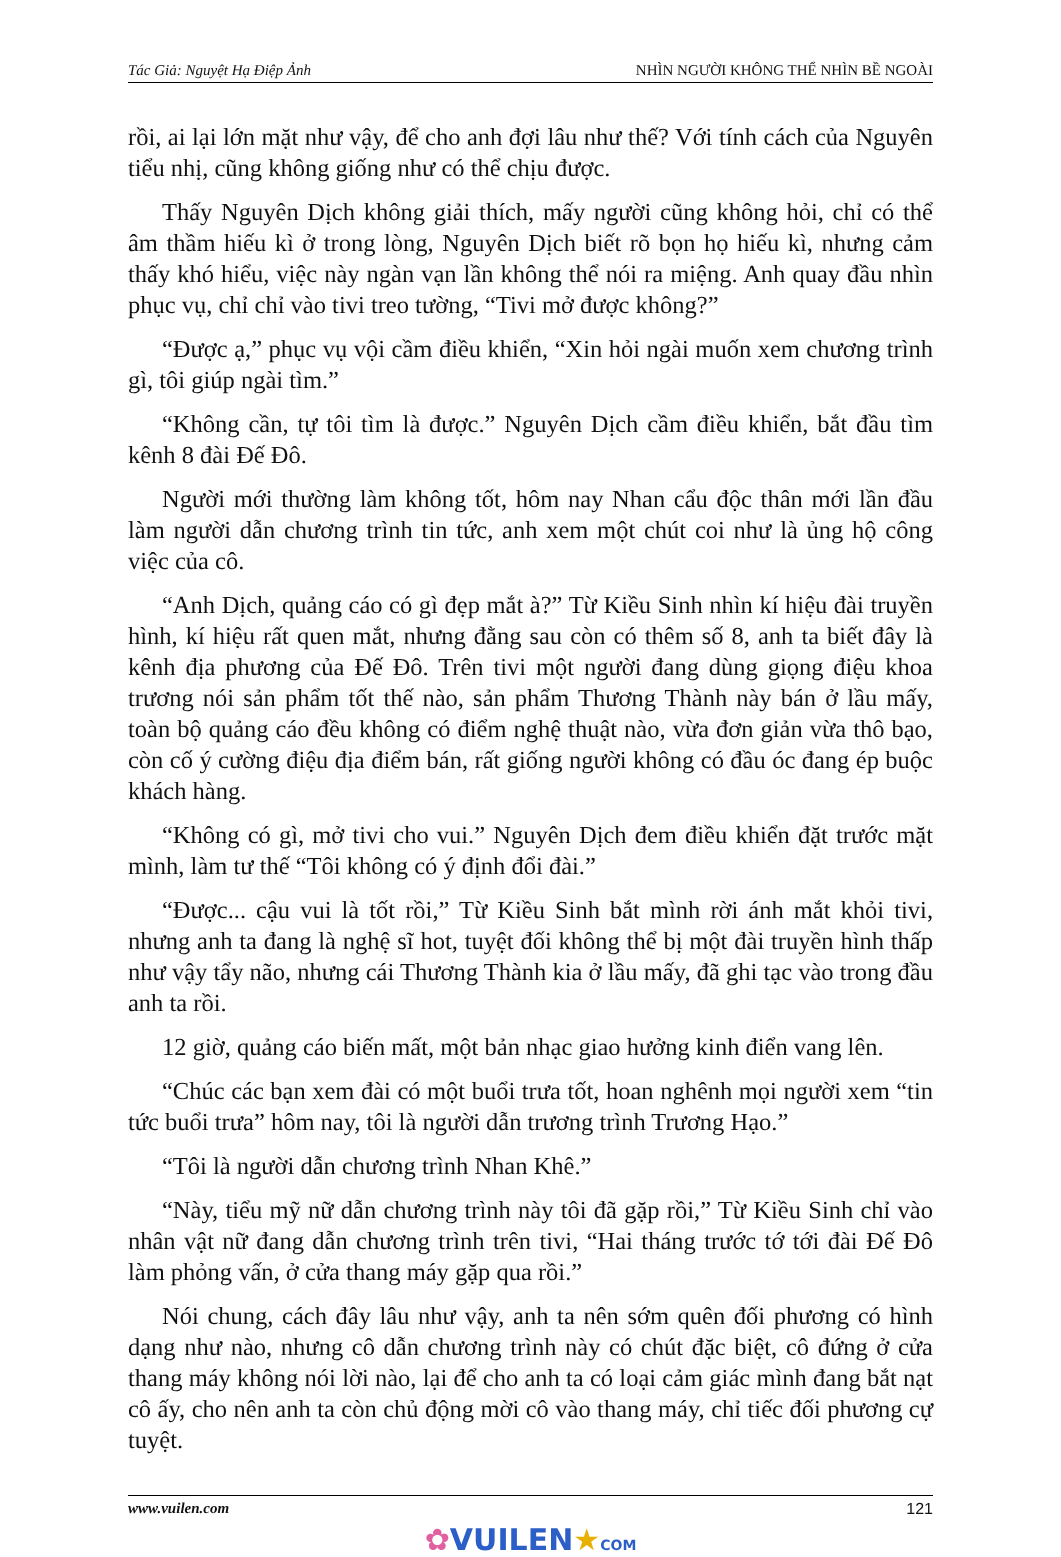Tác Giả: Nguyệt Hạ Điệp Ảnh NHÌN NGƯỜI KHÔNG THỂ NHÌN BỀ NGOÀI
rồi, ai lại lớn mặt như vậy, để cho anh đợi lâu như thế? Với tính cách của Nguyên tiểu nhị, cũng không giống như có thể chịu được.
Thấy Nguyên Dịch không giải thích, mấy người cũng không hỏi, chỉ có thể âm thầm hiếu kì ở trong lòng, Nguyên Dịch biết rõ bọn họ hiếu kì, nhưng cảm thấy khó hiểu, việc này ngàn vạn lần không thể nói ra miệng. Anh quay đầu nhìn phục vụ, chỉ chỉ vào tivi treo tường, “Tivi mở được không?”
“Được ạ,” phục vụ vội cầm điều khiển, “Xin hỏi ngài muốn xem chương trình gì, tôi giúp ngài tìm.”
“Không cần, tự tôi tìm là được.” Nguyên Dịch cầm điều khiển, bắt đầu tìm kênh 8 đài Đế Đô.
Người mới thường làm không tốt, hôm nay Nhan cẩu độc thân mới lần đầu làm người dẫn chương trình tin tức, anh xem một chút coi như là ủng hộ công việc của cô.
“Anh Dịch, quảng cáo có gì đẹp mắt à?” Từ Kiều Sinh nhìn kí hiệu đài truyền hình, kí hiệu rất quen mắt, nhưng đằng sau còn có thêm số 8, anh ta biết đây là kênh địa phương của Đế Đô. Trên tivi một người đang dùng giọng điệu khoa trương nói sản phẩm tốt thế nào, sản phẩm Thương Thành này bán ở lầu mấy, toàn bộ quảng cáo đều không có điểm nghệ thuật nào, vừa đơn giản vừa thô bạo, còn cố ý cường điệu địa điểm bán, rất giống người không có đầu óc đang ép buộc khách hàng.
“Không có gì, mở tivi cho vui.” Nguyên Dịch đem điều khiển đặt trước mặt mình, làm tư thế “Tôi không có ý định đổi đài.”
“Được... cậu vui là tốt rồi,” Từ Kiều Sinh bắt mình rời ánh mắt khỏi tivi, nhưng anh ta đang là nghệ sĩ hot, tuyệt đối không thể bị một đài truyền hình thấp như vậy tẩy não, nhưng cái Thương Thành kia ở lầu mấy, đã ghi tạc vào trong đầu anh ta rồi.
12 giờ, quảng cáo biến mất, một bản nhạc giao hưởng kinh điển vang lên.
“Chúc các bạn xem đài có một buổi trưa tốt, hoan nghênh mọi người xem “tin tức buổi trưa” hôm nay, tôi là người dẫn trương trình Trương Hạo.”
“Tôi là người dẫn chương trình Nhan Khê.”
“Này, tiểu mỹ nữ dẫn chương trình này tôi đã gặp rồi,” Từ Kiều Sinh chỉ vào nhân vật nữ đang dẫn chương trình trên tivi, “Hai tháng trước tớ tới đài Đế Đô làm phỏng vấn, ở cửa thang máy gặp qua rồi.”
Nói chung, cách đây lâu như vậy, anh ta nên sớm quên đối phương có hình dạng như nào, nhưng cô dẫn chương trình này có chút đặc biệt, cô đứng ở cửa thang máy không nói lời nào, lại để cho anh ta có loại cảm giác mình đang bắt nạt cô ấy, cho nên anh ta còn chủ động mời cô vào thang máy, chỉ tiếc đối phương cự tuyệt.
www.vuilen.com 121
✿VUILEN★COM